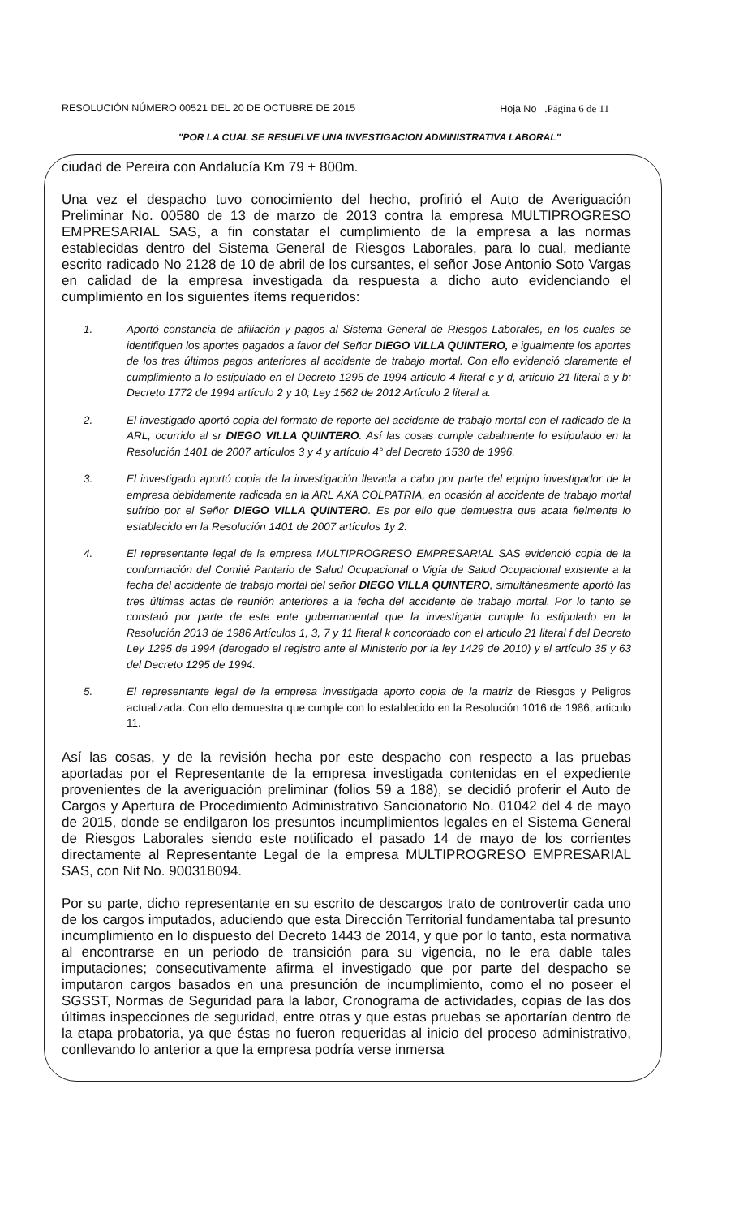RESOLUCIÓN NÚMERO 00521 DEL 20 DE OCTUBRE DE 2015 Hoja No .Página 6 de 11
"POR LA CUAL SE RESUELVE UNA INVESTIGACION ADMINISTRATIVA LABORAL"
ciudad de Pereira con Andalucía Km 79 + 800m.
Una vez el despacho tuvo conocimiento del hecho, profirió el Auto de Averiguación Preliminar No. 00580 de 13 de marzo de 2013 contra la empresa MULTIPROGRESO EMPRESARIAL SAS, a fin constatar el cumplimiento de la empresa a las normas establecidas dentro del Sistema General de Riesgos Laborales, para lo cual, mediante escrito radicado No 2128 de 10 de abril de los cursantes, el señor Jose Antonio Soto Vargas en calidad de la empresa investigada da respuesta a dicho auto evidenciando el cumplimiento en los siguientes ítems requeridos:
1. Aportó constancia de afiliación y pagos al Sistema General de Riesgos Laborales, en los cuales se identifiquen los aportes pagados a favor del Señor DIEGO VILLA QUINTERO, e igualmente los aportes de los tres últimos pagos anteriores al accidente de trabajo mortal. Con ello evidenció claramente el cumplimiento a lo estipulado en el Decreto 1295 de 1994 articulo 4 literal c y d, articulo 21 literal a y b; Decreto 1772 de 1994 artículo 2 y 10; Ley 1562 de 2012 Artículo 2 literal a.
2. El investigado aportó copia del formato de reporte del accidente de trabajo mortal con el radicado de la ARL, ocurrido al sr DIEGO VILLA QUINTERO. Así las cosas cumple cabalmente lo estipulado en la Resolución 1401 de 2007 artículos 3 y 4 y artículo 4° del Decreto 1530 de 1996.
3. El investigado aportó copia de la investigación llevada a cabo por parte del equipo investigador de la empresa debidamente radicada en la ARL AXA COLPATRIA, en ocasión al accidente de trabajo mortal sufrido por el Señor DIEGO VILLA QUINTERO. Es por ello que demuestra que acata fielmente lo establecido en la Resolución 1401 de 2007 artículos 1y 2.
4. El representante legal de la empresa MULTIPROGRESO EMPRESARIAL SAS evidenció copia de la conformación del Comité Paritario de Salud Ocupacional o Vigía de Salud Ocupacional existente a la fecha del accidente de trabajo mortal del señor DIEGO VILLA QUINTERO, simultáneamente aportó las tres últimas actas de reunión anteriores a la fecha del accidente de trabajo mortal. Por lo tanto se constató por parte de este ente gubernamental que la investigada cumple lo estipulado en la Resolución 2013 de 1986 Artículos 1, 3, 7 y 11 literal k concordado con el articulo 21 literal f del Decreto Ley 1295 de 1994 (derogado el registro ante el Ministerio por la ley 1429 de 2010) y el artículo 35 y 63 del Decreto 1295 de 1994.
5. El representante legal de la empresa investigada aporto copia de la matriz de Riesgos y Peligros actualizada. Con ello demuestra que cumple con lo establecido en la Resolución 1016 de 1986, articulo 11.
Así las cosas, y de la revisión hecha por este despacho con respecto a las pruebas aportadas por el Representante de la empresa investigada contenidas en el expediente provenientes de la averiguación preliminar (folios 59 a 188), se decidió proferir el Auto de Cargos y Apertura de Procedimiento Administrativo Sancionatorio No. 01042 del 4 de mayo de 2015, donde se endilgaron los presuntos incumplimientos legales en el Sistema General de Riesgos Laborales siendo este notificado el pasado 14 de mayo de los corrientes directamente al Representante Legal de la empresa MULTIPROGRESO EMPRESARIAL SAS, con Nit No. 900318094.
Por su parte, dicho representante en su escrito de descargos trato de controvertir cada uno de los cargos imputados, aduciendo que esta Dirección Territorial fundamentaba tal presunto incumplimiento en lo dispuesto del Decreto 1443 de 2014, y que por lo tanto, esta normativa al encontrarse en un periodo de transición para su vigencia, no le era dable tales imputaciones; consecutivamente afirma el investigado que por parte del despacho se imputaron cargos basados en una presunción de incumplimiento, como el no poseer el SGSST, Normas de Seguridad para la labor, Cronograma de actividades, copias de las dos últimas inspecciones de seguridad, entre otras y que estas pruebas se aportarían dentro de la etapa probatoria, ya que éstas no fueron requeridas al inicio del proceso administrativo, conllevando lo anterior a que la empresa podría verse inmersa